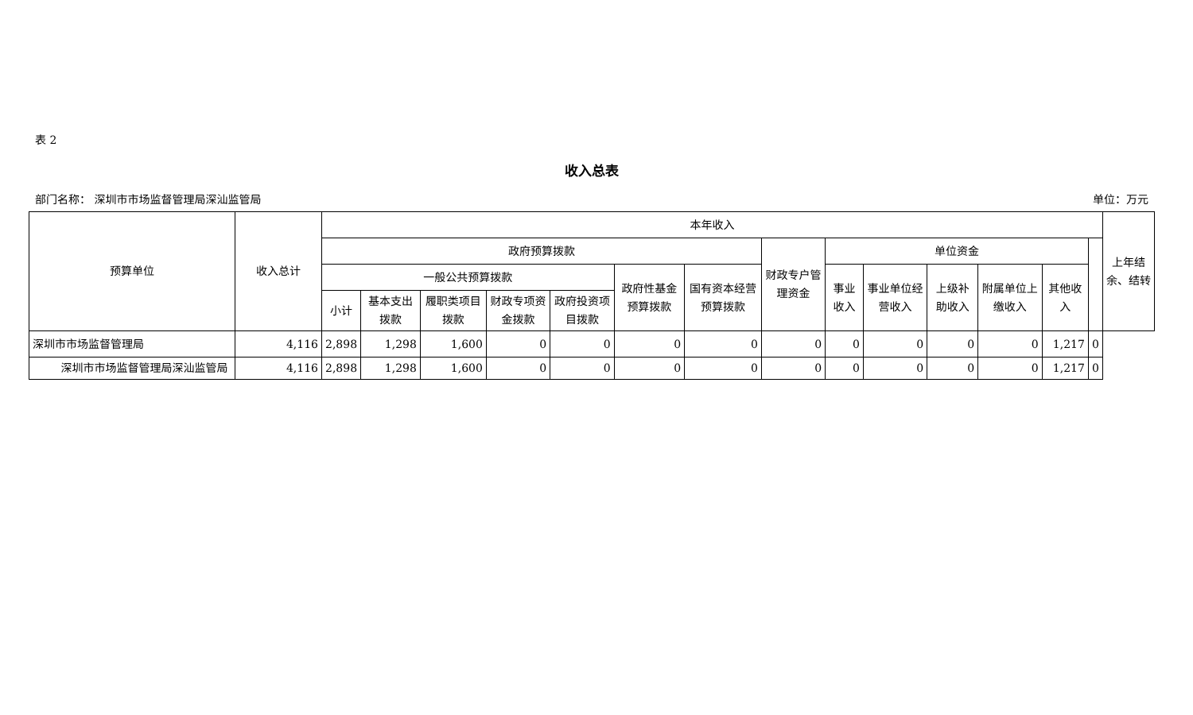表 2
收入总表
部门名称： 深圳市市场监督管理局深汕监管局 单位：万元
| 预算单位 | 收入总计 | 本年收入 | | | | | | | | | | | | | | 上年结余、结转 |
| --- | --- | --- | --- | --- | --- | --- | --- | --- | --- | --- | --- | --- | --- | --- | --- | --- |
| | | 政府预算拨款 | | | | | | | 财政专户管理资金 | 单位资金 | | | | | | |
| | | 一般公共预算拨款 | | | | | 政府性基金预算拨款 | 国有资本经营预算拨款 | | 事业收入 | 事业单位经营收入 | 上级补助收入 | 附属单位上缴收入 | 其他收入 | | |
| | | 小计 | 基本支出拨款 | 履职类项目拨款 | 财政专项资金拨款 | 政府投资项目拨款 | | | | | | | | | | |
| 深圳市市场监督管理局 | 4,116 | 2,898 | 1,298 | 1,600 | 0 | 0 | 0 | 0 | 0 | 0 | 0 | 0 | 0 | 1,217 | 0 | |
| 深圳市市场监督管理局深汕监管局 | 4,116 | 2,898 | 1,298 | 1,600 | 0 | 0 | 0 | 0 | 0 | 0 | 0 | 0 | 0 | 1,217 | 0 | |